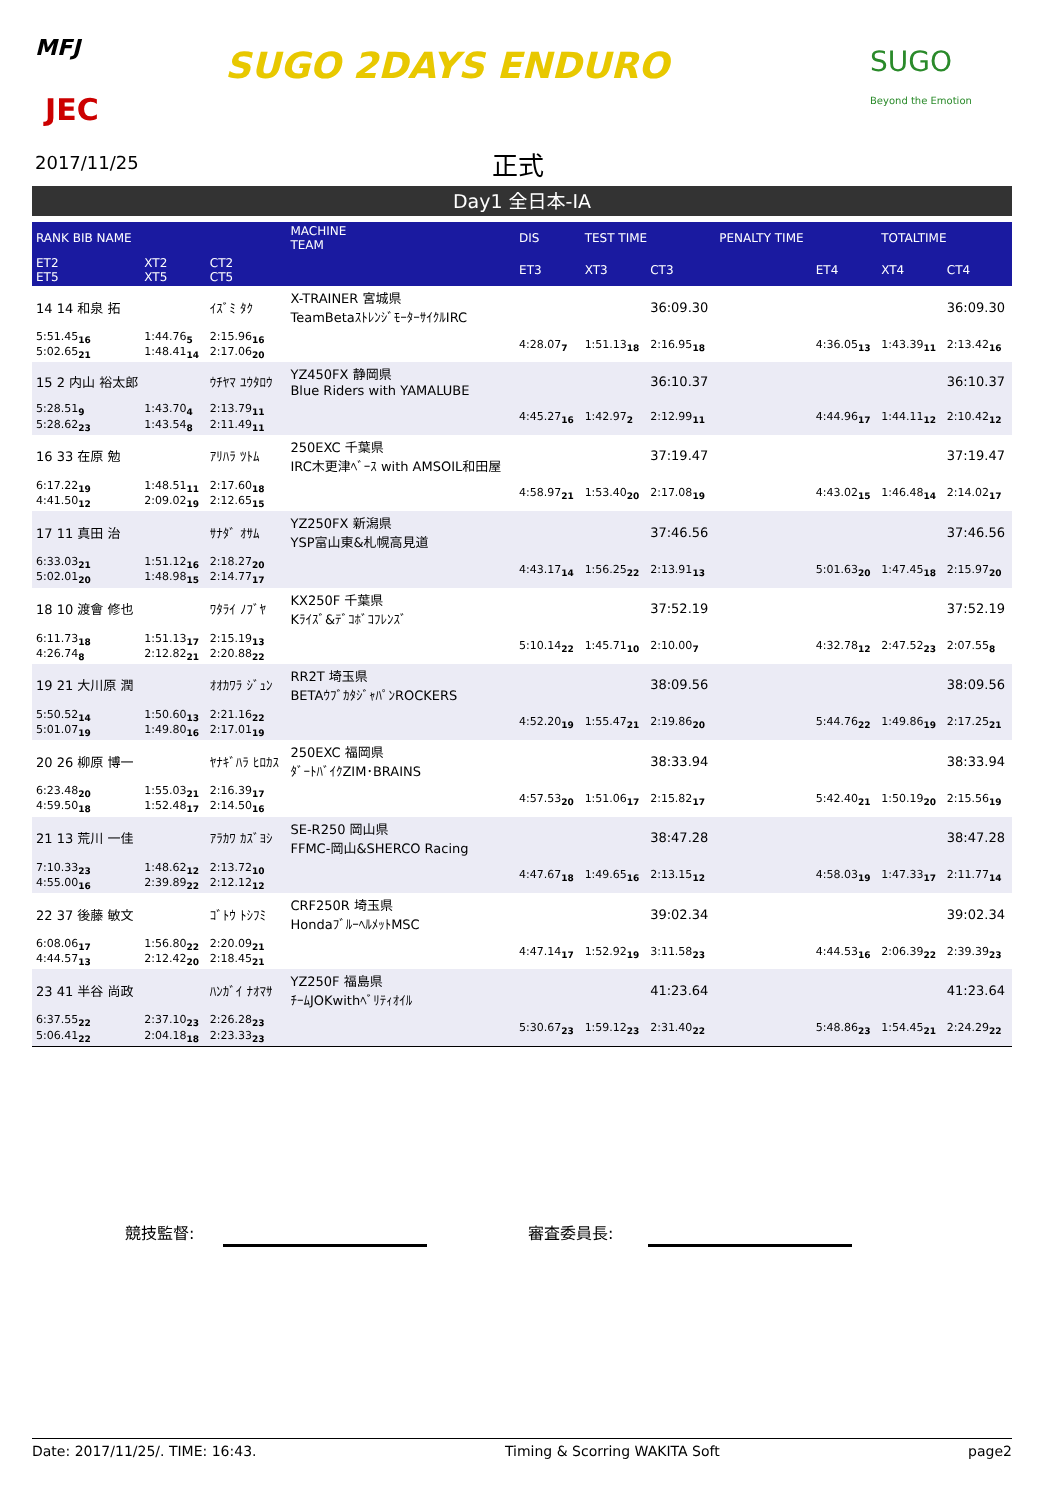MFJ SUGO 2DAYS ENDURO
SUGO
Beyond the Emotion
JEC
2017/11/25 正式
Day1 全日本-IA
| RANK BIB NAME | | | MACHINE TEAM | DIS | TEST TIME | | PENALTY TIME | | TOTALTIME | |
| --- | --- | --- | --- | --- | --- | --- | --- | --- | --- | --- |
| ET2 ET5 | XT2 XT5 | CT2 CT5 | | ET3 | XT3 | CT3 | | ET4 | XT4 | CT4 |
| 14 14 和泉 拓 | | ｲｽﾞﾐ ﾀｸ | X-TRAINER 宮城県 TeamBetaｽﾄﾚﾝｼﾞﾓｰﾀｰｻｲｸﾙIRC | | | 36:09.30 | | | | 36:09.30 |
| 5:51.45<sub>16</sub> 5:02.65<sub>21</sub> | 1:44.76<sub>5</sub> 1:48.41<sub>14</sub> | 2:15.96<sub>16</sub> 2:17.06<sub>20</sub> | | 4:28.07<sub>7</sub> | 1:51.13<sub>18</sub> | 2:16.95<sub>18</sub> | | 4:36.05<sub>13</sub> | 1:43.39<sub>11</sub> | 2:13.42<sub>16</sub> |
| 15 2 内山 裕太郎 | | ｳﾁﾔﾏ ﾕｳﾀﾛｳ | YZ450FX 静岡県 Blue Riders with YAMALUBE | | | 36:10.37 | | | | 36:10.37 |
| 5:28.51<sub>9</sub> 5:28.62<sub>23</sub> | 1:43.70<sub>4</sub> 1:43.54<sub>8</sub> | 2:13.79<sub>11</sub> 2:11.49<sub>11</sub> | | 4:45.27<sub>16</sub> | 1:42.97<sub>2</sub> | 2:12.99<sub>11</sub> | | 4:44.96<sub>17</sub> | 1:44.11<sub>12</sub> | 2:10.42<sub>12</sub> |
| 16 33 在原 勉 | | ｱﾘﾊﾗ ﾂﾄﾑ | 250EXC 千葉県 IRC木更津ﾍﾞｰｽ with AMSOIL和田屋 | | | 37:19.47 | | | | 37:19.47 |
| 6:17.22<sub>19</sub> 4:41.50<sub>12</sub> | 1:48.51<sub>11</sub> 2:09.02<sub>19</sub> | 2:17.60<sub>18</sub> 2:12.65<sub>15</sub> | | 4:58.97<sub>21</sub> | 1:53.40<sub>20</sub> | 2:17.08<sub>19</sub> | | 4:43.02<sub>15</sub> | 1:46.48<sub>14</sub> | 2:14.02<sub>17</sub> |
| 17 11 真田 治 | | ｻﾅﾀﾞ ｵｻﾑ | YZ250FX 新潟県 YSP富山東&札幌高見道 | | | 37:46.56 | | | | 37:46.56 |
| 6:33.03<sub>21</sub> 5:02.01<sub>20</sub> | 1:51.12<sub>16</sub> 1:48.98<sub>15</sub> | 2:18.27<sub>20</sub> 2:14.77<sub>17</sub> | | 4:43.17<sub>14</sub> | 1:56.25<sub>22</sub> | 2:13.91<sub>13</sub> | | 5:01.63<sub>20</sub> | 1:47.45<sub>18</sub> | 2:15.97<sub>20</sub> |
| 18 10 渡會 修也 | | ﾜﾀﾗｲ ﾉﾌﾞﾔ | KX250F 千葉県 Kﾗｲｽﾞ&ﾃﾞｺﾎﾞｺﾌﾚﾝｽﾞ | | | 37:52.19 | | | | 37:52.19 |
| 6:11.73<sub>18</sub> 4:26.74<sub>8</sub> | 1:51.13<sub>17</sub> 2:12.82<sub>21</sub> | 2:15.19<sub>13</sub> 2:20.88<sub>22</sub> | | 5:10.14<sub>22</sub> | 1:45.71<sub>10</sub> | 2:10.00<sub>7</sub> | | 4:32.78<sub>12</sub> | 2:47.52<sub>23</sub> | 2:07.55<sub>8</sub> |
| 19 21 大川原 潤 | | ｵｵｶﾜﾗ ｼﾞｭﾝ | RR2T 埼玉県 BETAｳﾌﾞｶﾀｼﾞｬﾊﾟﾝROCKERS | | | 38:09.56 | | | | 38:09.56 |
| 5:50.52<sub>14</sub> 5:01.07<sub>19</sub> | 1:50.60<sub>13</sub> 1:49.80<sub>16</sub> | 2:21.16<sub>22</sub> 2:17.01<sub>19</sub> | | 4:52.20<sub>19</sub> | 1:55.47<sub>21</sub> | 2:19.86<sub>20</sub> | | 5:44.76<sub>22</sub> | 1:49.86<sub>19</sub> | 2:17.25<sub>21</sub> |
| 20 26 柳原 博一 | | ﾔﾅｷﾞﾊﾗ ﾋﾛｶｽ | 250EXC 福岡県 ﾀﾞｰﾄﾊﾞｲｸZIM･BRAINS | | | 38:33.94 | | | | 38:33.94 |
| 6:23.48<sub>20</sub> 4:59.50<sub>18</sub> | 1:55.03<sub>21</sub> 1:52.48<sub>17</sub> | 2:16.39<sub>17</sub> 2:14.50<sub>16</sub> | | 4:57.53<sub>20</sub> | 1:51.06<sub>17</sub> | 2:15.82<sub>17</sub> | | 5:42.40<sub>21</sub> | 1:50.19<sub>20</sub> | 2:15.56<sub>19</sub> |
| 21 13 荒川 一佳 | | ｱﾗｶﾜ ｶｽﾞﾖｼ | SE-R250 岡山県 FFMC-岡山&SHERCO Racing | | | 38:47.28 | | | | 38:47.28 |
| 7:10.33<sub>23</sub> 4:55.00<sub>16</sub> | 1:48.62<sub>12</sub> 2:39.89<sub>22</sub> | 2:13.72<sub>10</sub> 2:12.12<sub>12</sub> | | 4:47.67<sub>18</sub> | 1:49.65<sub>16</sub> | 2:13.15<sub>12</sub> | | 4:58.03<sub>19</sub> | 1:47.33<sub>17</sub> | 2:11.77<sub>14</sub> |
| 22 37 後藤 敏文 | | ｺﾞﾄｳ ﾄｼﾌﾐ | CRF250R 埼玉県 HondaﾌﾞﾙｰﾍﾙﾒｯﾄMSC | | | 39:02.34 | | | | 39:02.34 |
| 6:08.06<sub>17</sub> 4:44.57<sub>13</sub> | 1:56.80<sub>22</sub> 2:12.42<sub>20</sub> | 2:20.09<sub>21</sub> 2:18.45<sub>21</sub> | | 4:47.14<sub>17</sub> | 1:52.92<sub>19</sub> | 3:11.58<sub>23</sub> | | 4:44.53<sub>16</sub> | 2:06.39<sub>22</sub> | 2:39.39<sub>23</sub> |
| 23 41 半谷 尚政 | | ﾊﾝｶﾞｲ ﾅｵﾏｻ | YZ250F 福島県 ﾁｰﾑJOKwithﾍﾞﾘﾃｨｵｲﾙ | | | 41:23.64 | | | | 41:23.64 |
| 6:37.55<sub>22</sub> 5:06.41<sub>22</sub> | 2:37.10<sub>23</sub> 2:04.18<sub>18</sub> | 2:26.28<sub>23</sub> 2:23.33<sub>23</sub> | | 5:30.67<sub>23</sub> | 1:59.12<sub>23</sub> | 2:31.40<sub>22</sub> | | 5:48.86<sub>23</sub> | 1:54.45<sub>21</sub> | 2:24.29<sub>22</sub> |
競技監督: 審査委員長:
Date: 2017/11/25/. TIME: 16:43. Timing & Scorring WAKITA Soft page2